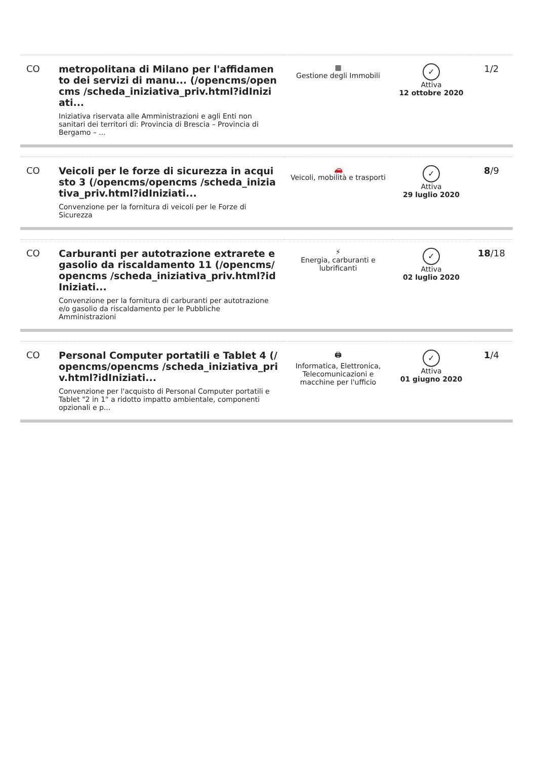| CO | metropolitana di Milano per l'affidamento dei servizi di manu... (/opencms/opencms /scheda_iniziativa_priv.html?idIniziati... Iniziativa riservata alle Amministrazioni e agli Enti non sanitari dei territori di: Provincia di Brescia – Provincia di Bergamo – ... | ▦ Gestione degli Immobili | ✓ Attiva 12 ottobre 2020 | 1/2 |
| CO | Veicoli per le forze di sicurezza in acquisto 3 (/opencms/opencms /scheda_iniziativa_priv.html?idIniziati... Convenzione per la fornitura di veicoli per le Forze di Sicurezza | 🚗 Veicoli, mobilità e trasporti | ✓ Attiva 29 luglio 2020 | 8 /9 |
| CO | Carburanti per autotrazione extrarete e gasolio da riscaldamento 11 (/opencms/opencms /scheda_iniziativa_priv.html?idIniziati... Convenzione per la fornitura di carburanti per autotrazione e/o gasolio da riscaldamento per le Pubbliche Amministrazioni | ⚡ Energia, carburanti e lubrificanti | ✓ Attiva 02 luglio 2020 | 18 /18 |
| CO | Personal Computer portatili e Tablet 4 (/opencms/opencms /scheda_iniziativa_priv.html?idIniziati... Convenzione per l'acquisto di Personal Computer portatili e Tablet "2 in 1" a ridotto impatto ambientale, componenti opzionali e p... | 🖨 Informatica, Elettronica, Telecomunicazioni e macchine per l'ufficio | ✓ Attiva 01 giugno 2020 | 1 /4 |